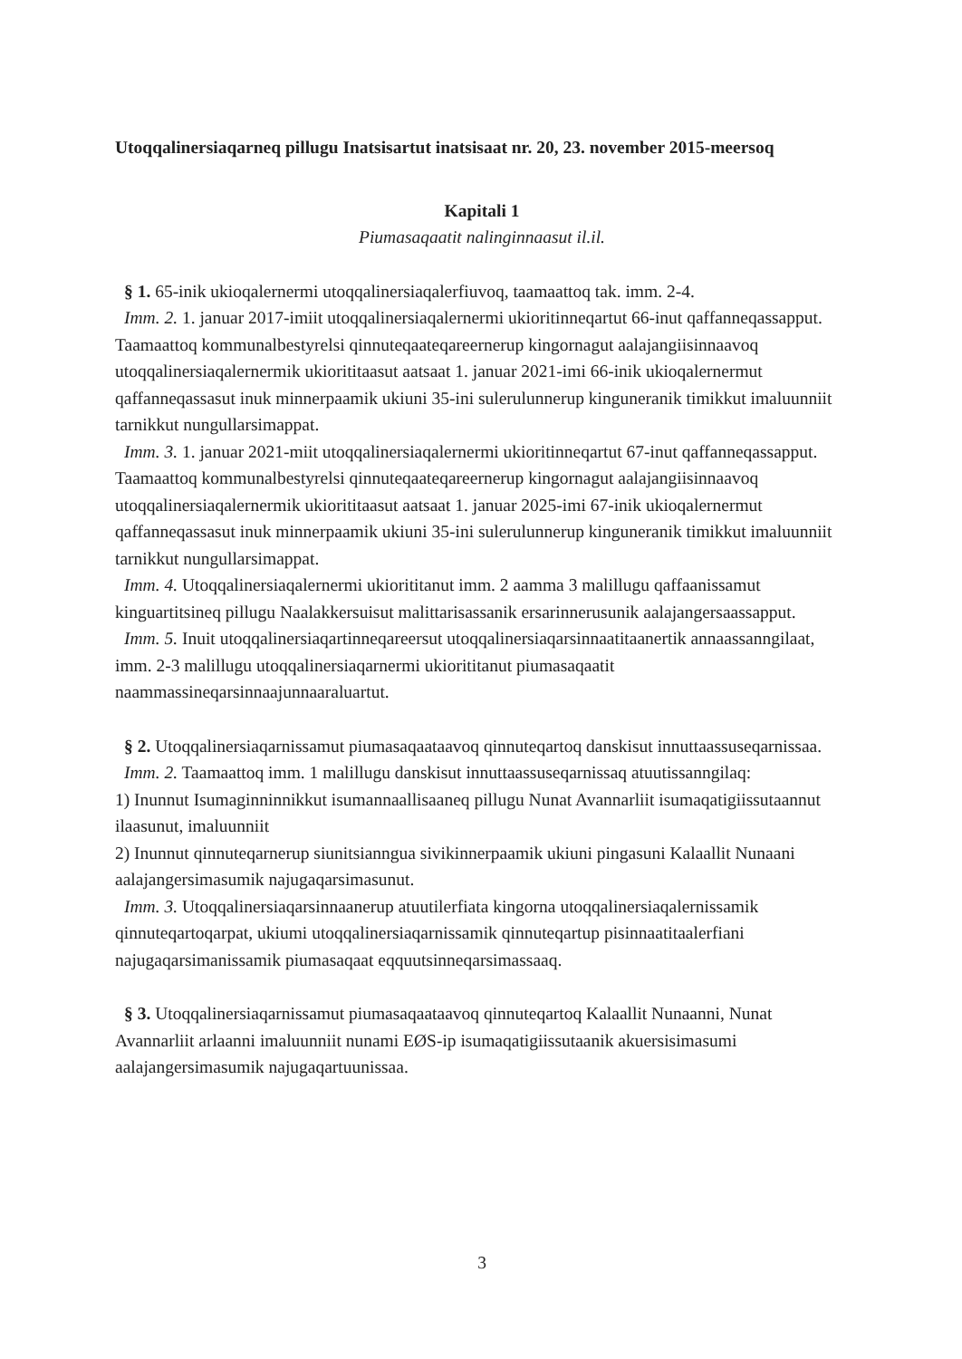Utoqqalinersiaqarneq pillugu Inatsisartut inatsisaat nr. 20, 23. november 2015-meersoq
Kapitali 1
Piumasaqaatit nalinginnaasut il.il.
§ 1. 65-inik ukioqalernermi utoqqalinersiaqalerfiuvoq, taamaattoq tak. imm. 2-4.
Imm. 2. 1. januar 2017-imiit utoqqalinersiaqalernermi ukioritinneqartut 66-inut qaffanneqassapput. Taamaattoq kommunalbestyrelsi qinnuteqaateqareernerup kingornagut aalajangiisinnaavoq utoqqalinersiaqalernermik ukiorititaasut aatsaat 1. januar 2021-imi 66-inik ukioqalernermut qaffanneqassasut inuk minnerpaamik ukiuni 35-ini sulerulunnerup kinguneranik timikkut imaluunniit tarnikkut nungullarsimappat.
Imm. 3. 1. januar 2021-miit utoqqalinersiaqalernermi ukioritinneqartut 67-inut qaffanneqassapput. Taamaattoq kommunalbestyrelsi qinnuteqaateqareernerup kingornagut aalajangiisinnaavoq utoqqalinersiaqalernermik ukiorititaasut aatsaat 1. januar 2025-imi 67-inik ukioqalernermut qaffanneqassasut inuk minnerpaamik ukiuni 35-ini sulerulunnerup kinguneranik timikkut imaluunniit tarnikkut nungullarsimappat.
Imm. 4. Utoqqalinersiaqalernermi ukiorititanut imm. 2 aamma 3 malillugu qaffaanissamut kinguartitsineq pillugu Naalakkersuisut malittarisassanik ersarinnerusunik aalajangersaassapput.
Imm. 5. Inuit utoqqalinersiaqartinneqareersut utoqqalinersiaqarsinnaatitaanertik annaassanngilaat, imm. 2-3 malillugu utoqqalinersiaqarnermi ukiorititanut piumasaqaatit naammassineqarsinnaajunnaaraluartut.
§ 2. Utoqqalinersiaqarnissamut piumasaqaataavoq qinnuteqartoq danskisut innuttaassuseqarnissaa.
Imm. 2. Taamaattoq imm. 1 malillugu danskisut innuttaassuseqarnissaq atuutissanngilaq:
1) Inunnut Isumaginninnikkut isumannaallisaaneq pillugu Nunat Avannarliit isumaqatigiissutaannut ilaasunut, imaluunniit
2) Inunnut qinnuteqarnerup siunitsianngua sivikinnerpaamik ukiuni pingasuni Kalaallit Nunaani aalajangersimasumik najugaqarsimasunut.
Imm. 3. Utoqqalinersiaqarsinnaanerup atuutilerfiata kingorna utoqqalinersiaqalernissamik qinnuteqartoqarpat, ukiumi utoqqalinersiaqarnissamik qinnuteqartup pisinnaatitaalerfiani najugaqarsimanissamik piumasaqaat eqquutsinneqarsimassaaq.
§ 3. Utoqqalinersiaqarnissamut piumasaqaataavoq qinnuteqartoq Kalaallit Nunaanni, Nunat Avannarliit arlaanni imaluunniit nunami EØS-ip isumaqatigiissutaanik akuersisimasumi aalajangersimasumik najugaqartuunissaa.
3